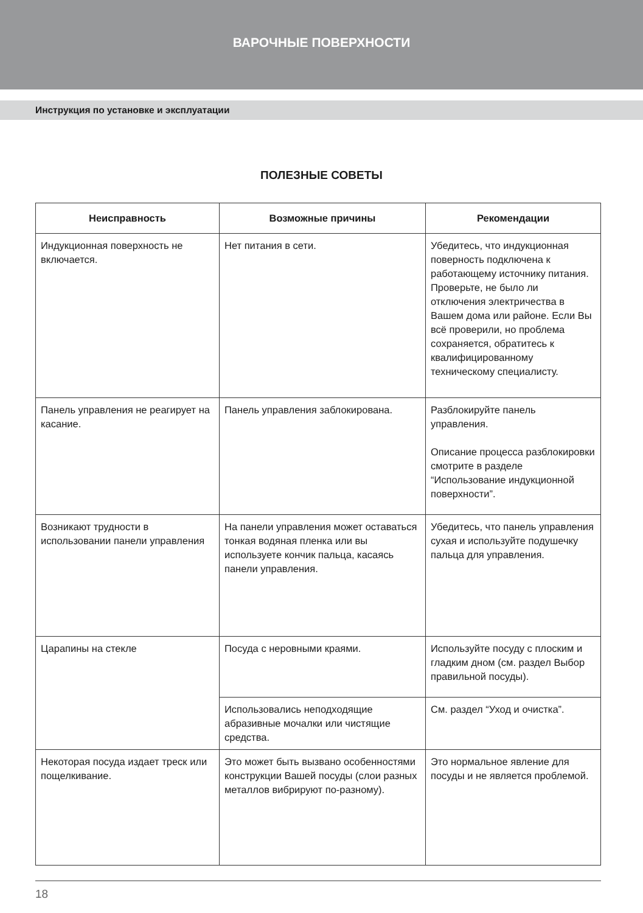ВАРОЧНЫЕ ПОВЕРХНОСТИ
Инструкция по установке и эксплуатации
ПОЛЕЗНЫЕ СОВЕТЫ
| Неисправность | Возможные причины | Рекомендации |
| --- | --- | --- |
| Индукционная поверх­ность не включается. | Нет питания в сети. | Убедитесь, что индукционная поверность подключена к работающему источнику пи­тания. Проверьте, не было ли отключения электричества в Вашем дома или районе. Если Вы всё проверили, но про­блема сохраняется, обрати­тесь к квалифицированному техническому специалисту. |
| Панель управления не реагирует на касание. | Панель управления заблокирована. | Разблокируйте панель управления. Описание процесса разблокировки смотрите в разделе “Использование индукционной поверхности”. |
| Возникают трудности в использовании панели управления | На панели управления может оставаться тонкая водяная пленка или вы используете кончик пальца, касаясь панели управления. | Убедитесь, что панель управления сухая и используйте подушечку пальца для управления. |
| Царапины на стекле | Посуда с неровными краями. | Используйте посуду с плоским и гладким дном (см. раздел Выбор правильной посуды). |
| | Использовались неподходящие абразивные мочалки или чистящие средства. | См. раздел “Уход и очистка”. |
| Некоторая посуда издает треск или пощелкивание. | Это может быть вызвано особенностями конструкции Вашей посуды (слои разных металлов вибрируют по-разному). | Это нормальное явление для посуды и не является проблемой. |
18